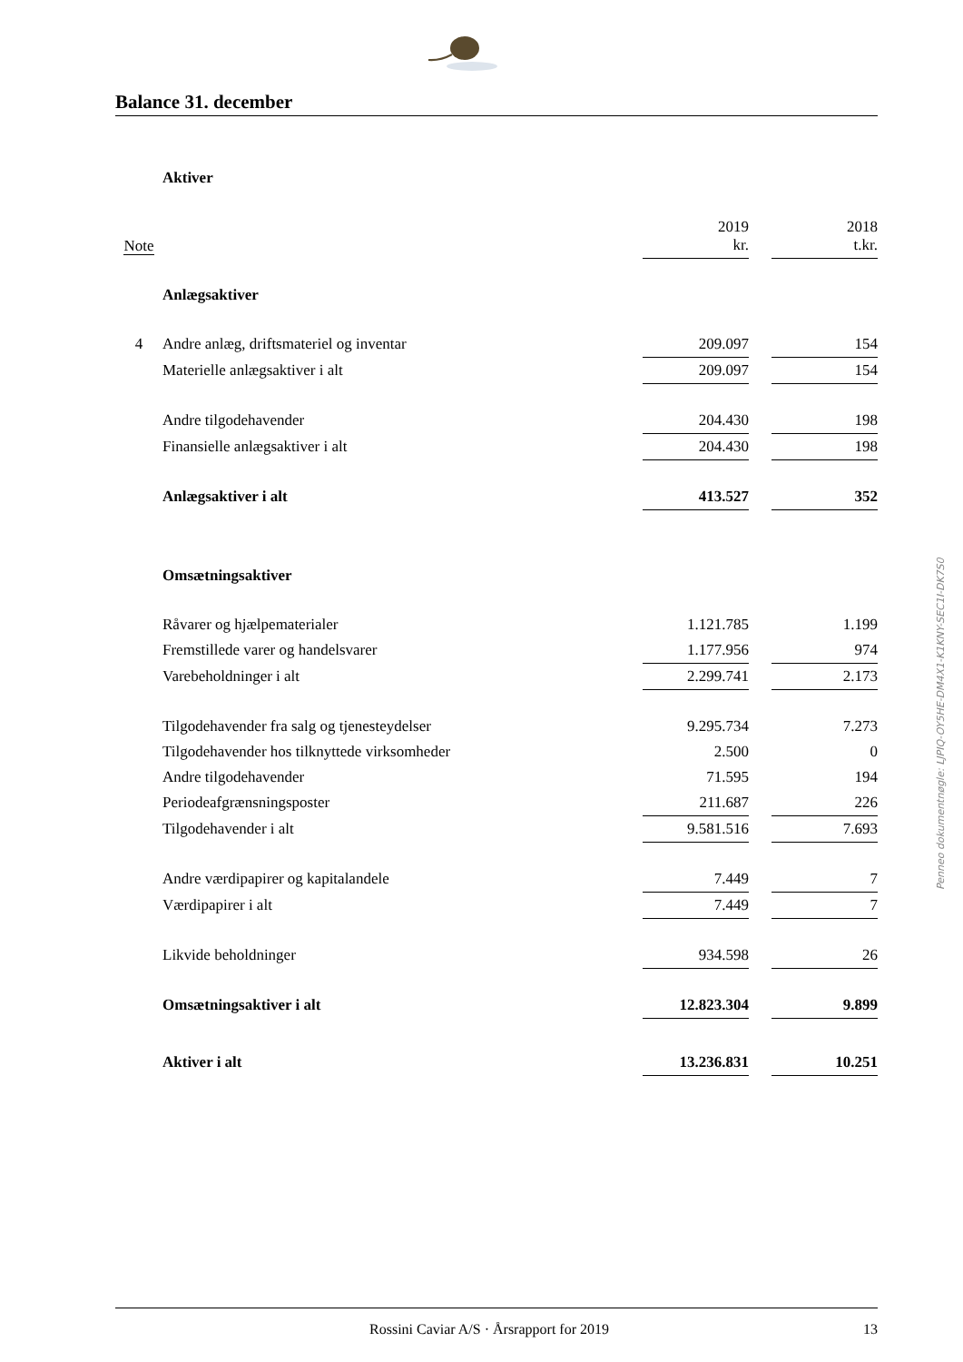Balance 31. december
| | Aktiver | | | |
| Note | | 2019 kr. | | 2018 t.kr. |
| | Anlægsaktiver | | | |
| 4 | Andre anlæg, driftsmateriel og inventar | 209.097 | | 154 |
| | Materielle anlægsaktiver i alt | 209.097 | | 154 |
| | Andre tilgodehavender | 204.430 | | 198 |
| | Finansielle anlægsaktiver i alt | 204.430 | | 198 |
| | Anlægsaktiver i alt | 413.527 | | 352 |
| | Omsætningsaktiver | | | |
| | Råvarer og hjælpematerialer | 1.121.785 | | 1.199 |
| | Fremstillede varer og handelsvarer | 1.177.956 | | 974 |
| | Varebeholdninger i alt | 2.299.741 | | 2.173 |
| | Tilgodehavender fra salg og tjenesteydelser | 9.295.734 | | 7.273 |
| | Tilgodehavender hos tilknyttede virksomheder | 2.500 | | 0 |
| | Andre tilgodehavender | 71.595 | | 194 |
| | Periodeafgrænsningsposter | 211.687 | | 226 |
| | Tilgodehavender i alt | 9.581.516 | | 7.693 |
| | Andre værdipapirer og kapitalandele | 7.449 | | 7 |
| | Værdipapirer i alt | 7.449 | | 7 |
| | Likvide beholdninger | 934.598 | | 26 |
| | Omsætningsaktiver i alt | 12.823.304 | | 9.899 |
| | Aktiver i alt | 13.236.831 | | 10.251 |
Penneo dokumentnøgle: LJPIQ-OY5HE-DM4X1-K1KNY-SEC1I-DK7S0
Rossini Caviar A/S · Årsrapport for 2019 13